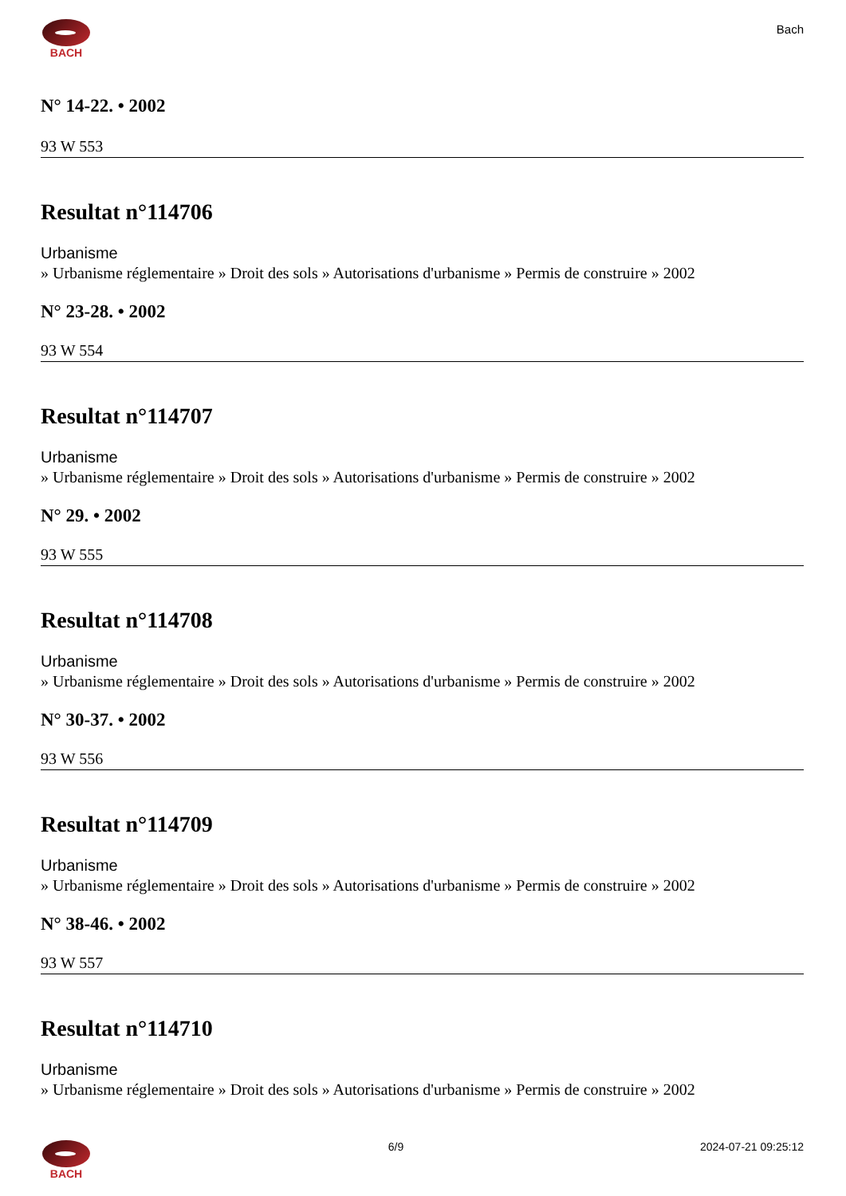BACH
Bach
N° 14-22. • 2002
93 W 553
Resultat n°114706
Urbanisme
» Urbanisme réglementaire » Droit des sols » Autorisations d'urbanisme » Permis de construire » 2002
N° 23-28. • 2002
93 W 554
Resultat n°114707
Urbanisme
» Urbanisme réglementaire » Droit des sols » Autorisations d'urbanisme » Permis de construire » 2002
N° 29. • 2002
93 W 555
Resultat n°114708
Urbanisme
» Urbanisme réglementaire » Droit des sols » Autorisations d'urbanisme » Permis de construire » 2002
N° 30-37. • 2002
93 W 556
Resultat n°114709
Urbanisme
» Urbanisme réglementaire » Droit des sols » Autorisations d'urbanisme » Permis de construire » 2002
N° 38-46. • 2002
93 W 557
Resultat n°114710
Urbanisme
» Urbanisme réglementaire » Droit des sols » Autorisations d'urbanisme » Permis de construire » 2002
BACH 6/9 2024-07-21 09:25:12